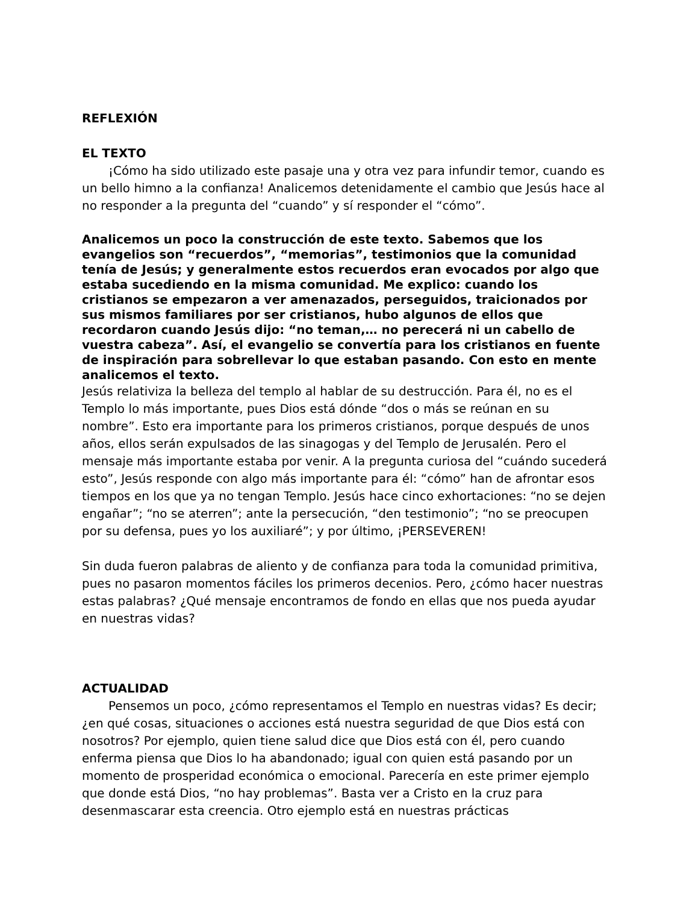REFLEXIÓN
EL TEXTO
¡Cómo ha sido utilizado este pasaje una y otra vez para infundir temor, cuando es un bello himno a la confianza! Analicemos detenidamente el cambio que Jesús hace al no responder a la pregunta del “cuando” y sí responder el “cómo”.
Analicemos un poco la construcción de este texto. Sabemos que los evangelios son “recuerdos”, “memorias”, testimonios que la comunidad tenía de Jesús; y generalmente estos recuerdos eran evocados por algo que estaba sucediendo en la misma comunidad. Me explico: cuando los cristianos se empezaron a ver amenazados, perseguidos, traicionados por sus mismos familiares por ser cristianos, hubo algunos de ellos que recordaron cuando Jesús dijo: “no teman,… no perecerá ni un cabello de vuestra cabeza”. Así, el evangelio se convertía para los cristianos en fuente de inspiración para sobrellevar lo que estaban pasando. Con esto en mente analicemos el texto.
Jesús relativiza la belleza del templo al hablar de su destrucción. Para él, no es el Templo lo más importante, pues Dios está dónde “dos o más se reúnan en su nombre”. Esto era importante para los primeros cristianos, porque después de unos años, ellos serán expulsados de las sinagogas y del Templo de Jerusalén. Pero el mensaje más importante estaba por venir. A la pregunta curiosa del “cuándo sucederá esto”, Jesús responde con algo más importante para él: “cómo” han de afrontar esos tiempos en los que ya no tengan Templo. Jesús hace cinco exhortaciones: “no se dejen engañar”; “no se aterren”; ante la persecución, “den testimonio”; “no se preocupen por su defensa, pues yo los auxiliaré”; y por último, ¡PERSEVEREN!
Sin duda fueron palabras de aliento y de confianza para toda la comunidad primitiva, pues no pasaron momentos fáciles los primeros decenios. Pero, ¿cómo hacer nuestras estas palabras? ¿Qué mensaje encontramos de fondo en ellas que nos pueda ayudar en nuestras vidas?
ACTUALIDAD
Pensemos un poco, ¿cómo representamos el Templo en nuestras vidas? Es decir; ¿en qué cosas, situaciones o acciones está nuestra seguridad de que Dios está con nosotros? Por ejemplo, quien tiene salud dice que Dios está con él, pero cuando enferma piensa que Dios lo ha abandonado; igual con quien está pasando por un momento de prosperidad económica o emocional. Parecería en este primer ejemplo que donde está Dios, “no hay problemas”. Basta ver a Cristo en la cruz para desenmascarar esta creencia. Otro ejemplo está en nuestras prácticas